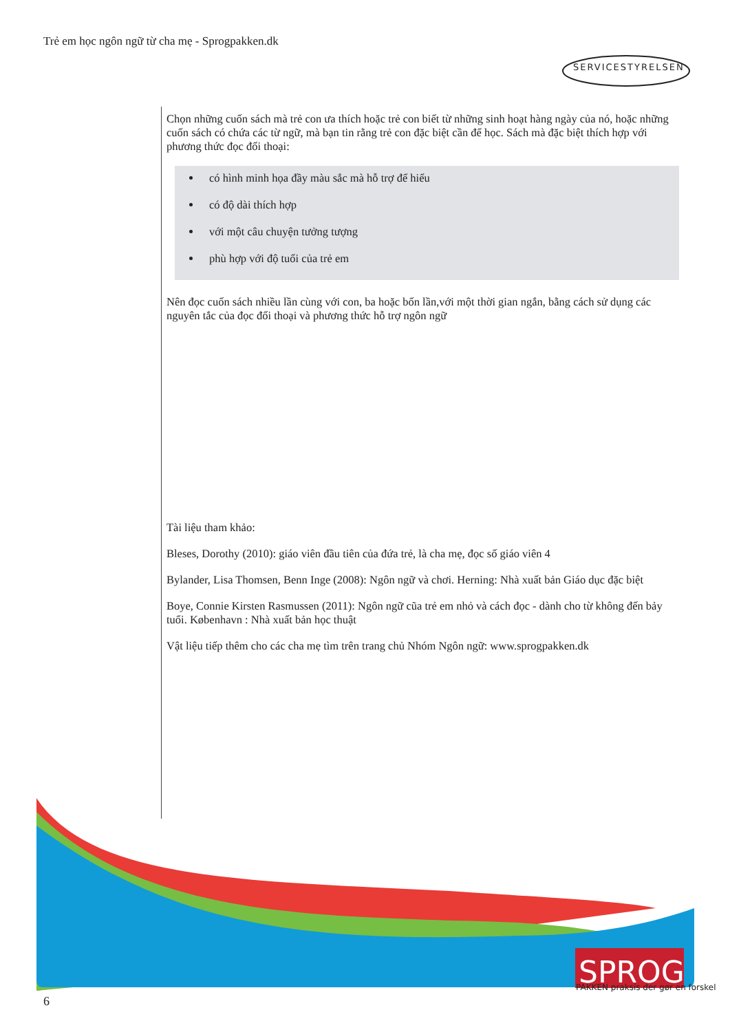Trẻ em học ngôn ngữ từ cha mẹ - Sprogpakken.dk
SERVICESTYRELSEN
Chọn những cuốn sách mà trẻ con ưa thích hoặc trẻ con biết từ những sinh hoạt hàng ngày của nó, hoặc những cuốn sách có chứa các từ ngữ, mà bạn tin rằng trẻ con đặc biệt cần để học. Sách mà đặc biệt thích hợp với phương thức đọc đối thoại:
có hình minh họa đầy màu sắc mà hỗ trợ để hiểu
có độ dài thích hợp
với một câu chuyện tưởng tượng
phù hợp với độ tuổi của trẻ em
Nên đọc cuốn sách nhiều lần cùng với con, ba hoặc bốn lần,với một thời gian ngắn, bằng cách sử dụng các nguyên tắc của đọc đối thoại và phương thức hỗ trợ ngôn ngữ
Tài liệu tham khảo:
Bleses, Dorothy (2010): giáo viên đầu tiên của đứa trẻ, là cha mẹ, đọc số giáo viên 4
Bylander, Lisa Thomsen, Benn Inge (2008): Ngôn ngữ và chơi. Herning: Nhà xuất bản Giáo dục đặc biệt
Boye, Connie Kirsten Rasmussen (2011): Ngôn ngữ cũa trẻ em nhỏ và cách đọc - dành cho từ không đến bảy tuổi. København : Nhà xuất bản học thuật
Vật liệu tiếp thêm cho các cha mẹ tìm trên trang chủ Nhóm Ngôn ngữ: www.sprogpakken.dk
SPROG
PAKKEN praksis der gør en forskel
6